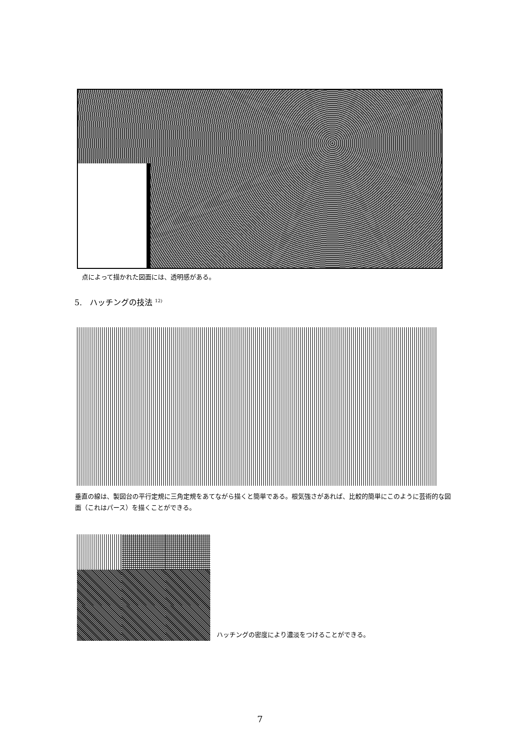点によって描かれた図面には、透明感がある。
5.　ハッチングの技法 <sup>12)</sup>
垂直の線は、製図台の平行定規に三角定規をあてながら描くと簡単である。根気強さがあれば、比較的簡単にこのように芸術的な図面（これはパース）を描くことができる。
ハッチングの密度により濃淡をつけることができる。
7